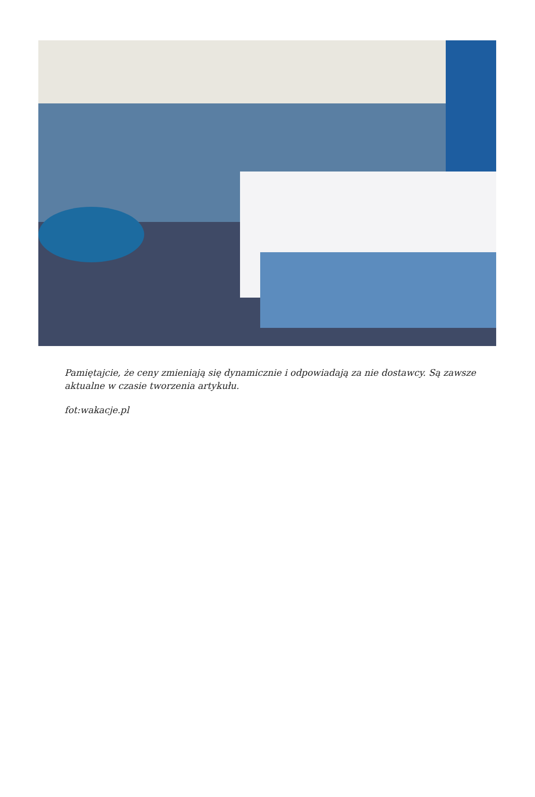Pamiętajcie, że ceny zmieniają się dynamicznie i odpowiadają za nie dostawcy. Są zawsze aktualne w czasie tworzenia artykułu.
fot:wakacje.pl